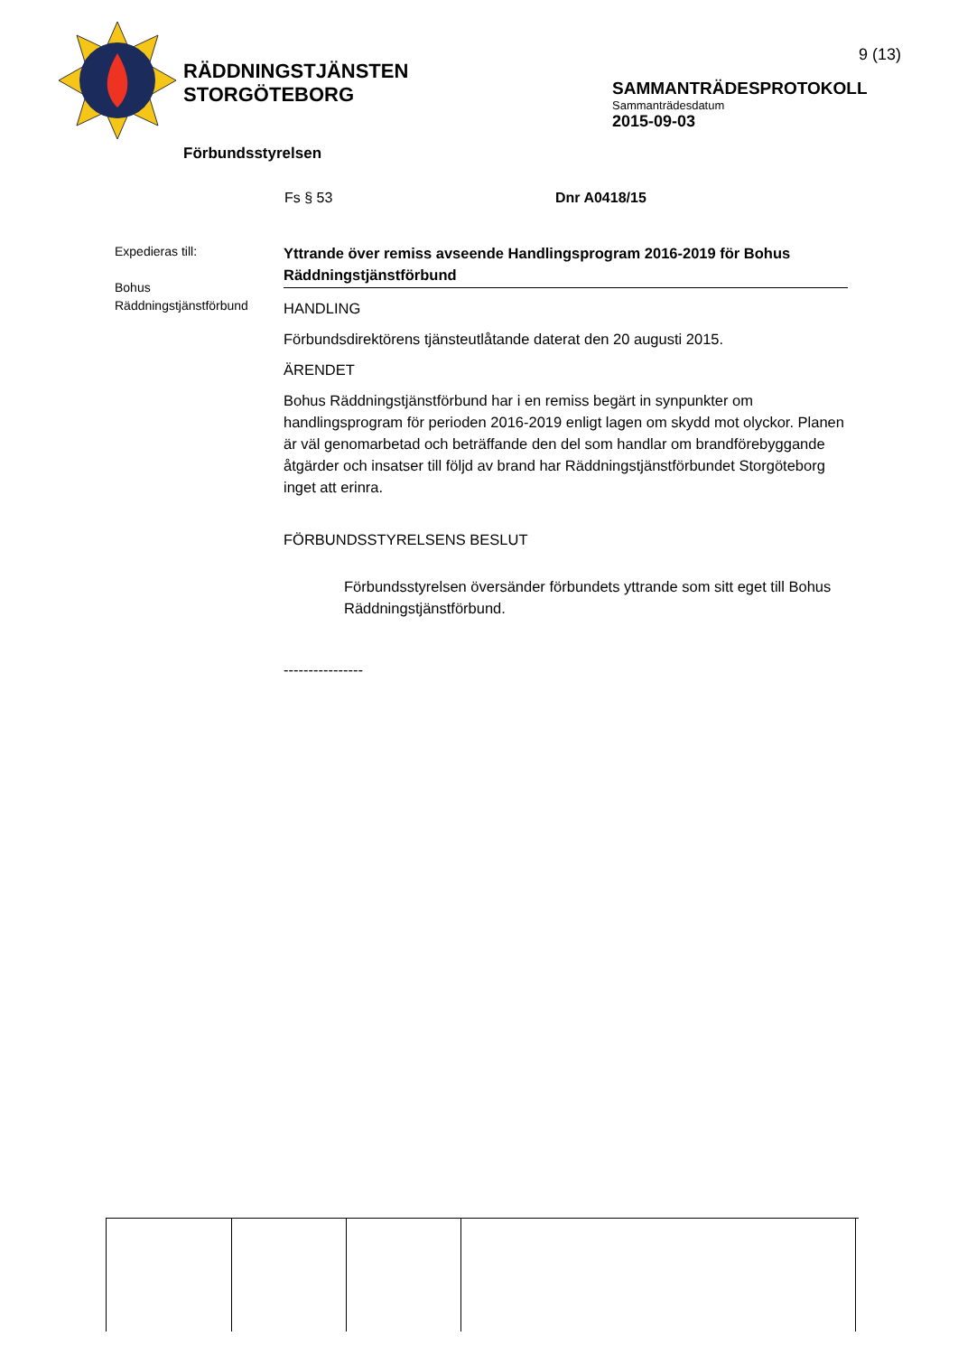RÄDDNINGSTJÄNSTEN
STORGÖTEBORG
9 (13)
SAMMANTRÄDESPROTOKOLL
Sammanträdesdatum
2015-09-03
Förbundsstyrelsen
Fs § 53 Dnr A0418/15
Expedieras till:
Bohus
Räddningstjänstförbund
Yttrande över remiss avseende Handlingsprogram 2016-2019 för Bohus Räddningstjänstförbund
HANDLING
Förbundsdirektörens tjänsteutlåtande daterat den 20 augusti 2015.
ÄRENDET
Bohus Räddningstjänstförbund har i en remiss begärt in synpunkter om handlingsprogram för perioden 2016-2019 enligt lagen om skydd mot olyckor. Planen är väl genomarbetad och beträffande den del som handlar om brandförebyggande åtgärder och insatser till följd av brand har Räddningstjänstförbundet Storgöteborg inget att erinra.
FÖRBUNDSSTYRELSENS BESLUT
Förbundsstyrelsen översänder förbundets yttrande som sitt eget till Bohus Räddningstjänstförbund.
----------------